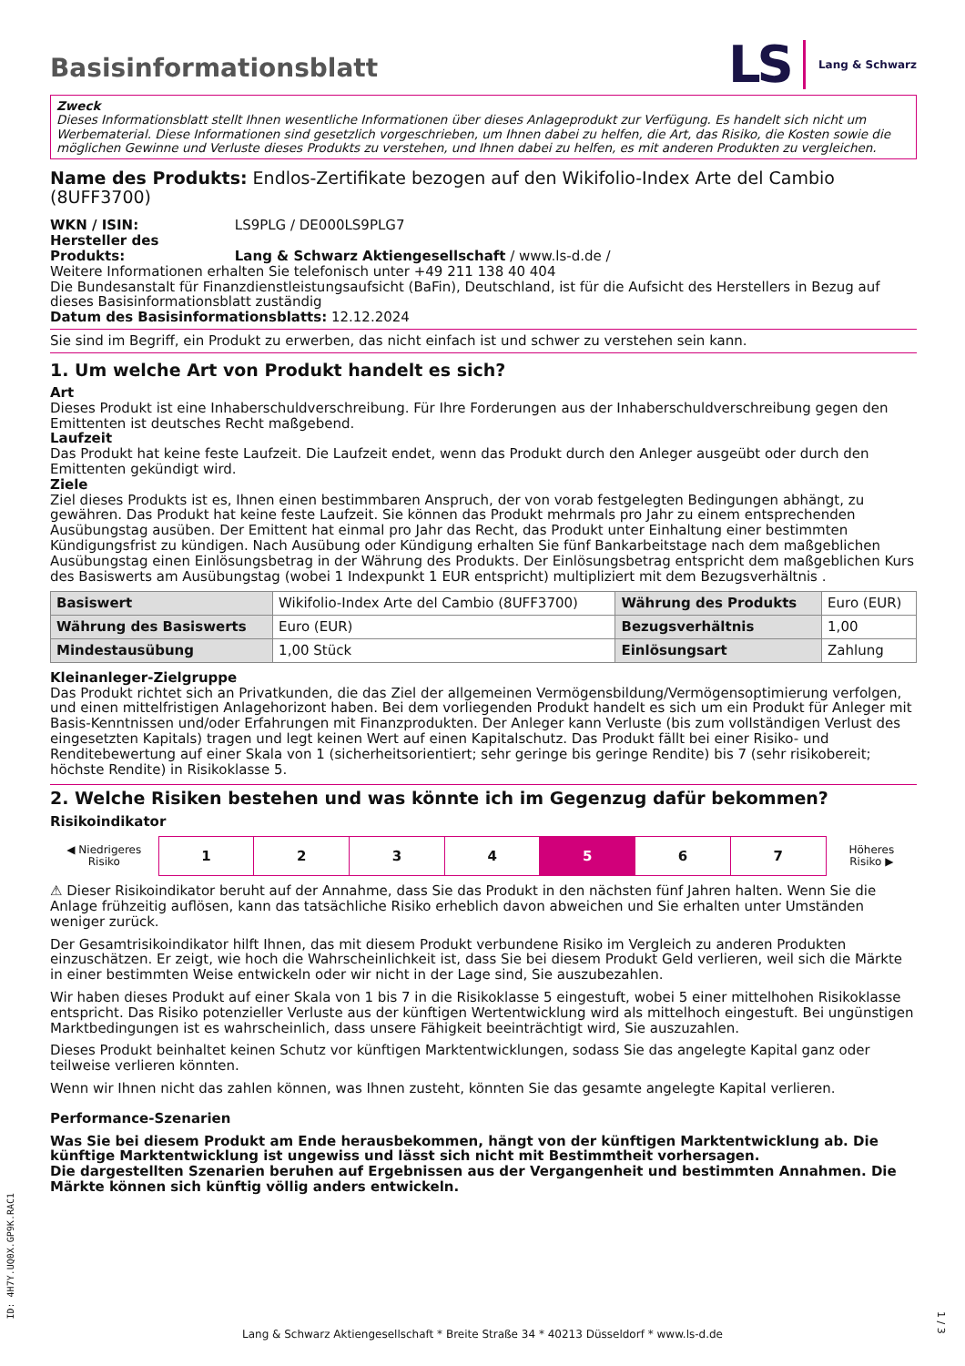Basisinformationsblatt
LS Lang & Schwarz
Zweck
Dieses Informationsblatt stellt Ihnen wesentliche Informationen über dieses Anlageprodukt zur Verfügung. Es handelt sich nicht um Werbematerial. Diese Informationen sind gesetzlich vorgeschrieben, um Ihnen dabei zu helfen, die Art, das Risiko, die Kosten sowie die möglichen Gewinne und Verluste dieses Produkts zu verstehen, und Ihnen dabei zu helfen, es mit anderen Produkten zu vergleichen.
Name des Produkts: Endlos-Zertifikate bezogen auf den Wikifolio-Index Arte del Cambio (8UFF3700)
WKN / ISIN: LS9PLG / DE000LS9PLG7
Hersteller des Produkts: Lang & Schwarz Aktiengesellschaft / www.ls-d.de /
Weitere Informationen erhalten Sie telefonisch unter +49 211 138 40 404
Die Bundesanstalt für Finanzdienstleistungsaufsicht (BaFin), Deutschland, ist für die Aufsicht des Herstellers in Bezug auf dieses Basisinformationsblatt zuständig
Datum des Basisinformationsblatts: 12.12.2024
Sie sind im Begriff, ein Produkt zu erwerben, das nicht einfach ist und schwer zu verstehen sein kann.
1. Um welche Art von Produkt handelt es sich?
Art
Dieses Produkt ist eine Inhaberschuldverschreibung. Für Ihre Forderungen aus der Inhaberschuldverschreibung gegen den Emittenten ist deutsches Recht maßgebend.
Laufzeit
Das Produkt hat keine feste Laufzeit. Die Laufzeit endet, wenn das Produkt durch den Anleger ausgeübt oder durch den Emittenten gekündigt wird.
Ziele
Ziel dieses Produkts ist es, Ihnen einen bestimmbaren Anspruch, der von vorab festgelegten Bedingungen abhängt, zu gewähren. Das Produkt hat keine feste Laufzeit. Sie können das Produkt mehrmals pro Jahr zu einem entsprechenden Ausübungstag ausüben. Der Emittent hat einmal pro Jahr das Recht, das Produkt unter Einhaltung einer bestimmten Kündigungsfrist zu kündigen. Nach Ausübung oder Kündigung erhalten Sie fünf Bankarbeitstage nach dem maßgeblichen Ausübungstag einen Einlösungsbetrag in der Währung des Produkts. Der Einlösungsbetrag entspricht dem maßgeblichen Kurs des Basiswerts am Ausübungstag (wobei 1 Indexpunkt 1 EUR entspricht) multipliziert mit dem Bezugsverhältnis .
| Basiswert | Wikifolio-Index Arte del Cambio (8UFF3700) | Währung des Produkts | Euro (EUR) |
| Währung des Basiswerts | Euro (EUR) | Bezugsverhältnis | 1,00 |
| Mindestausübung | 1,00 Stück | Einlösungsart | Zahlung |
Kleinanleger-Zielgruppe
Das Produkt richtet sich an Privatkunden, die das Ziel der allgemeinen Vermögensbildung/Vermögensoptimierung verfolgen, und einen mittelfristigen Anlagehorizont haben. Bei dem vorliegenden Produkt handelt es sich um ein Produkt für Anleger mit Basis-Kenntnissen und/oder Erfahrungen mit Finanzprodukten. Der Anleger kann Verluste (bis zum vollständigen Verlust des eingesetzten Kapitals) tragen und legt keinen Wert auf einen Kapitalschutz. Das Produkt fällt bei einer Risiko- und Renditebewertung auf einer Skala von 1 (sicherheitsorientiert; sehr geringe bis geringe Rendite) bis 7 (sehr risikobereit; höchste Rendite) in Risikoklasse 5.
2. Welche Risiken bestehen und was könnte ich im Gegenzug dafür bekommen?
Risikoindikator
| ◀ Niedrigeres Risiko | 1 | 2 | 3 | 4 | 5 | 6 | 7 | Höheres Risiko ▶ |
⚠ Dieser Risikoindikator beruht auf der Annahme, dass Sie das Produkt in den nächsten fünf Jahren halten. Wenn Sie die Anlage frühzeitig auflösen, kann das tatsächliche Risiko erheblich davon abweichen und Sie erhalten unter Umständen weniger zurück.
Der Gesamtrisikoindikator hilft Ihnen, das mit diesem Produkt verbundene Risiko im Vergleich zu anderen Produkten einzuschätzen. Er zeigt, wie hoch die Wahrscheinlichkeit ist, dass Sie bei diesem Produkt Geld verlieren, weil sich die Märkte in einer bestimmten Weise entwickeln oder wir nicht in der Lage sind, Sie auszubezahlen.
Wir haben dieses Produkt auf einer Skala von 1 bis 7 in die Risikoklasse 5 eingestuft, wobei 5 einer mittelhohen Risikoklasse entspricht. Das Risiko potenzieller Verluste aus der künftigen Wertentwicklung wird als mittelhoch eingestuft. Bei ungünstigen Marktbedingungen ist es wahrscheinlich, dass unsere Fähigkeit beeinträchtigt wird, Sie auszuzahlen.
Dieses Produkt beinhaltet keinen Schutz vor künftigen Marktentwicklungen, sodass Sie das angelegte Kapital ganz oder teilweise verlieren könnten.
Wenn wir Ihnen nicht das zahlen können, was Ihnen zusteht, könnten Sie das gesamte angelegte Kapital verlieren.
Performance-Szenarien
Was Sie bei diesem Produkt am Ende herausbekommen, hängt von der künftigen Marktentwicklung ab. Die künftige Marktentwicklung ist ungewiss und lässt sich nicht mit Bestimmtheit vorhersagen.
Die dargestellten Szenarien beruhen auf Ergebnissen aus der Vergangenheit und bestimmten Annahmen. Die Märkte können sich künftig völlig anders entwickeln.
ID: 4H7Y.UQ0X.GP9K.RAC1
Lang & Schwarz Aktiengesellschaft * Breite Straße 34 * 40213 Düsseldorf * www.ls-d.de
1 / 3